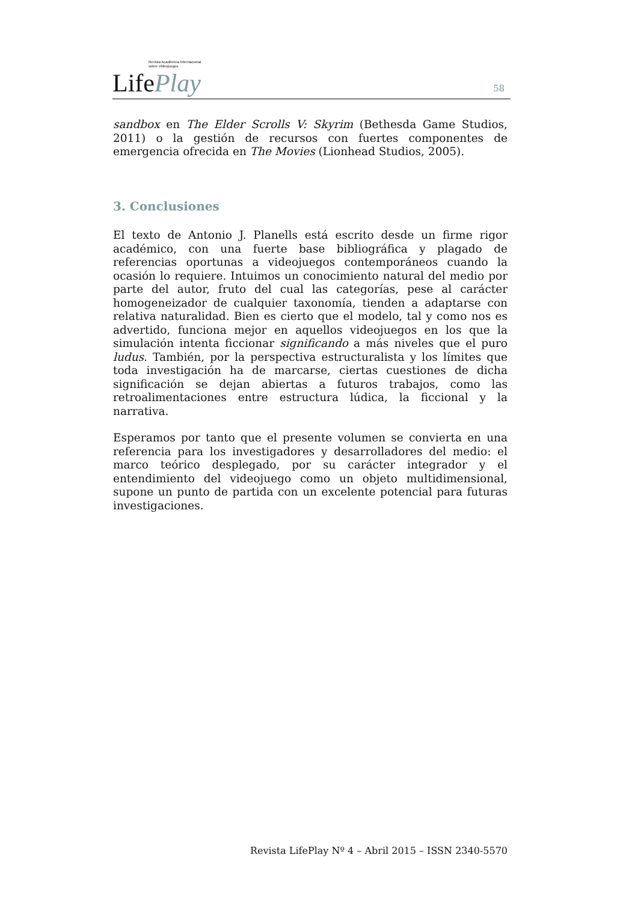Revista Académica Internacional
sobre Videojuegos
LifePlay
58
sandbox en The Elder Scrolls V: Skyrim (Bethesda Game Studios, 2011) o la gestión de recursos con fuertes componentes de emergencia ofrecida en The Movies (Lionhead Studios, 2005).
3. Conclusiones
El texto de Antonio J. Planells está escrito desde un firme rigor académico, con una fuerte base bibliográfica y plagado de referencias oportunas a videojuegos contemporáneos cuando la ocasión lo requiere. Intuimos un conocimiento natural del medio por parte del autor, fruto del cual las categorías, pese al carácter homogeneizador de cualquier taxonomía, tienden a adaptarse con relativa naturalidad. Bien es cierto que el modelo, tal y como nos es advertido, funciona mejor en aquellos videojuegos en los que la simulación intenta ficcionar significando a más niveles que el puro ludus. También, por la perspectiva estructuralista y los límites que toda investigación ha de marcarse, ciertas cuestiones de dicha significación se dejan abiertas a futuros trabajos, como las retroalimentaciones entre estructura lúdica, la ficcional y la narrativa.
Esperamos por tanto que el presente volumen se convierta en una referencia para los investigadores y desarrolladores del medio: el marco teórico desplegado, por su carácter integrador y el entendimiento del videojuego como un objeto multidimensional, supone un punto de partida con un excelente potencial para futuras investigaciones.
Revista LifePlay Nº 4 – Abril 2015 – ISSN 2340-5570